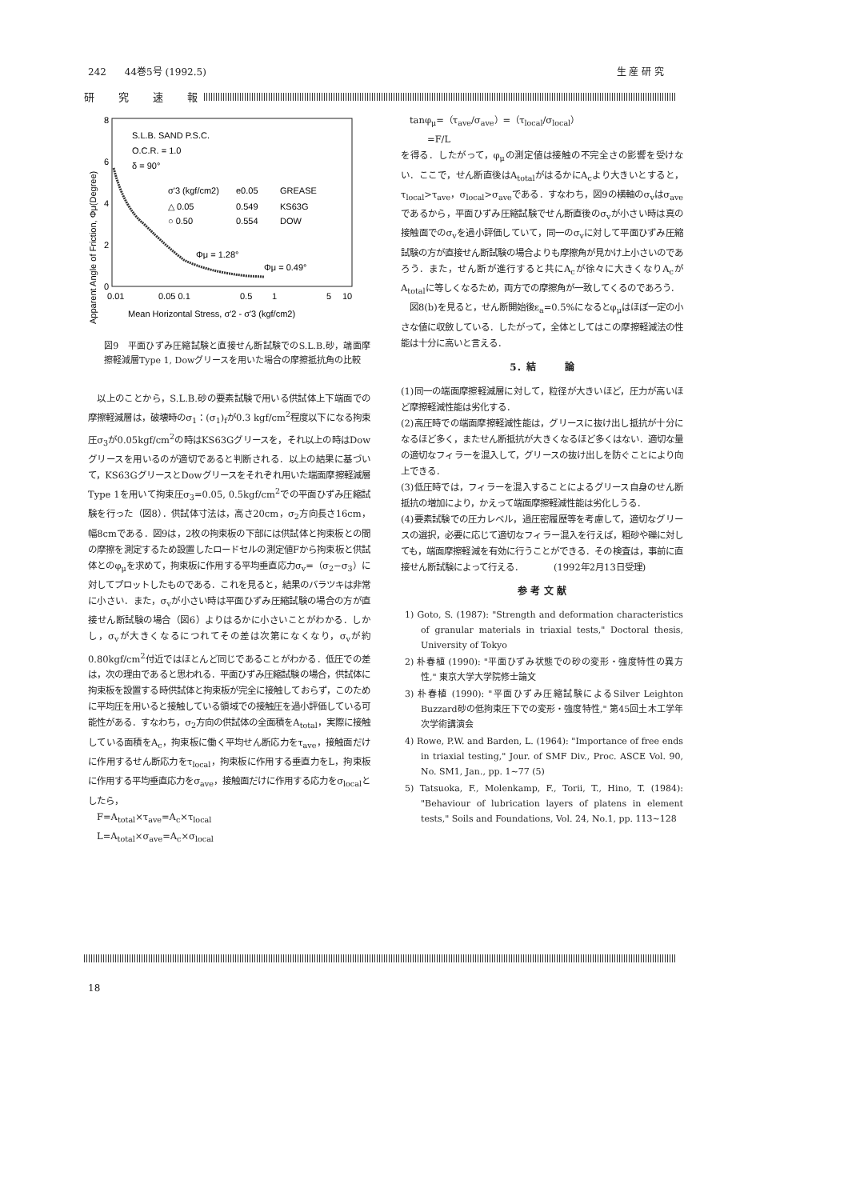242 44巻5号 (1992.5) 生 産 研 究
研究速報
Apparent Angle of Friction, Φμ(Degree)
8
6
4
2
0
0.01
0.05 0.1
0.5
1
5
10
Mean Horizontal Stress, σ'2 - σ'3 (kgf/cm2)
S.L.B. SAND P.S.C.
O.C.R. = 1.0
δ = 90°
σ'3 (kgf/cm2)
e0.05
GREASE
△ 0.05
0.549
KS63G
○ 0.50
0.554
DOW
Φμ = 1.28°
Φμ = 0.49°
図9　平面ひずみ圧縮試験と直接せん断試験でのS.L.B.砂，端面摩擦軽減層Type 1, Dowグリースを用いた場合の摩擦抵抗角の比較
　以上のことから，S.L.B.砂の要素試験で用いる供試体上下端面での摩擦軽減層は，破壊時のσ<sub>1</sub>：(σ<sub>1</sub>)<sub>f</sub>が0.3 kgf/cm<sup>2</sup>程度以下になる拘束圧σ<sub>3</sub>が0.05kgf/cm<sup>2</sup>の時はKS63Gグリースを，それ以上の時はDowグリースを用いるのが適切であると判断される．以上の結果に基づいて，KS63GグリースとDowグリースをそれぞれ用いた端面摩擦軽減層Type 1を用いて拘束圧σ<sub>3</sub>=0.05, 0.5kgf/cm<sup>2</sup>での平面ひずみ圧縮試験を行った（図8）．供試体寸法は，高さ20cm，σ<sub>2</sub>方向長さ16cm，幅8cmである．図9は，2枚の拘束板の下部には供試体と拘束板との間の摩擦を測定するため設置したロードセルの測定値Fから拘束板と供試体とのφ<sub>μ</sub>を求めて，拘束板に作用する平均垂直応力σ<sub>v</sub>=（σ<sub>2</sub>−σ<sub>3</sub>）に対してプロットしたものである．これを見ると，結果のバラツキは非常に小さい．また，σ<sub>v</sub>が小さい時は平面ひずみ圧縮試験の場合の方が直接せん断試験の場合（図6）よりはるかに小さいことがわかる．しかし，σ<sub>v</sub>が大きくなるにつれてその差は次第になくなり，σ<sub>v</sub>が約0.80kgf/cm<sup>2</sup>付近ではほとんど同じであることがわかる．低圧での差は，次の理由であると思われる．平面ひずみ圧縮試験の場合，供試体に拘束板を設置する時供試体と拘束板が完全に接触しておらず，このために平均圧を用いると接触している領域での接触圧を過小評価している可能性がある．すなわち，σ<sub>2</sub>方向の供試体の全面積をA<sub>total</sub>，実際に接触している面積をA<sub>c</sub>，拘束板に働く平均せん断応力をτ<sub>ave</sub>，接触面だけに作用するせん断応力をτ<sub>local</sub>，拘束板に作用する垂直力をL，拘束板に作用する平均垂直応力をσ<sub>ave</sub>，接触面だけに作用する応力をσ<sub>local</sub>としたら，
　F=A<sub>total</sub>×τ<sub>ave</sub>=A<sub>c</sub>×τ<sub>local</sub>
　L=A<sub>total</sub>×σ<sub>ave</sub>=A<sub>c</sub>×σ<sub>local</sub>
　tanφ<sub>μ</sub>=（τ<sub>ave</sub>/σ<sub>ave</sub>）=（τ<sub>local</sub>/σ<sub>local</sub>）
　　　=F/L
を得る．したがって，φ<sub>μ</sub>の測定値は接触の不完全さの影響を受けない．ここで，せん断直後はA<sub>total</sub>がはるかにA<sub>c</sub>より大きいとすると，τ<sub>local</sub>>τ<sub>ave</sub>，σ<sub>local</sub>>σ<sub>ave</sub>である．すなわち，図9の横軸のσ<sub>v</sub>はσ<sub>ave</sub>であるから，平面ひずみ圧縮試験でせん断直後のσ<sub>v</sub>が小さい時は真の接触面でのσ<sub>v</sub>を過小評価していて，同一のσ<sub>v</sub>に対して平面ひずみ圧縮試験の方が直接せん断試験の場合よりも摩擦角が見かけ上小さいのであろう．また，せん断が進行すると共にA<sub>c</sub>が徐々に大きくなりA<sub>c</sub>がA<sub>total</sub>に等しくなるため，両方での摩擦角が一致してくるのであろう．
　図8(b)を見ると，せん断開始後ε<sub>a</sub>=0.5%になるとφ<sub>μ</sub>はほぼ一定の小さな値に収斂している．したがって，全体としてはこの摩擦軽減法の性能は十分に高いと言える．
5．結　　　論
(1)同一の端面摩擦軽減層に対して，粒径が大きいほど，圧力が高いほど摩擦軽減性能は劣化する．
(2)高圧時での端面摩擦軽減性能は，グリースに抜け出し抵抗が十分になるほど多く，またせん断抵抗が大きくなるほど多くはない．適切な量の適切なフィラーを混入して，グリースの抜け出しを防ぐことにより向上できる．
(3)低圧時では，フィラーを混入することによるグリース自身のせん断抵抗の増加により，かえって端面摩擦軽減性能は劣化しうる．
(4)要素試験での圧力レベル，過圧密履歴等を考慮して，適切なグリースの選択，必要に応じて適切なフィラー混入を行えば，粗砂や礫に対しても，端面摩擦軽減を有効に行うことができる．その検査は，事前に直接せん断試験によって行える．　　　　(1992年2月13日受理)
参 考 文 献
1) Goto, S. (1987): "Strength and deformation characteristics of granular materials in triaxial tests," Doctoral thesis, University of Tokyo
2) 朴春植 (1990): "平面ひずみ状態での砂の変形・強度特性の異方性," 東京大学大学院修士論文
3) 朴春植 (1990): "平面ひずみ圧縮試験によるSilver Leighton Buzzard砂の低拘束圧下での変形・強度特性," 第45回土木工学年次学術講演会
4) Rowe, P.W. and Barden, L. (1964): "Importance of free ends in triaxial testing," Jour. of SMF Div., Proc. ASCE Vol. 90, No. SM1, Jan., pp. 1~77 (5)
5) Tatsuoka, F., Molenkamp, F., Torii, T., Hino, T. (1984): "Behaviour of lubrication layers of platens in element tests," Soils and Foundations, Vol. 24, No.1, pp. 113~128
18